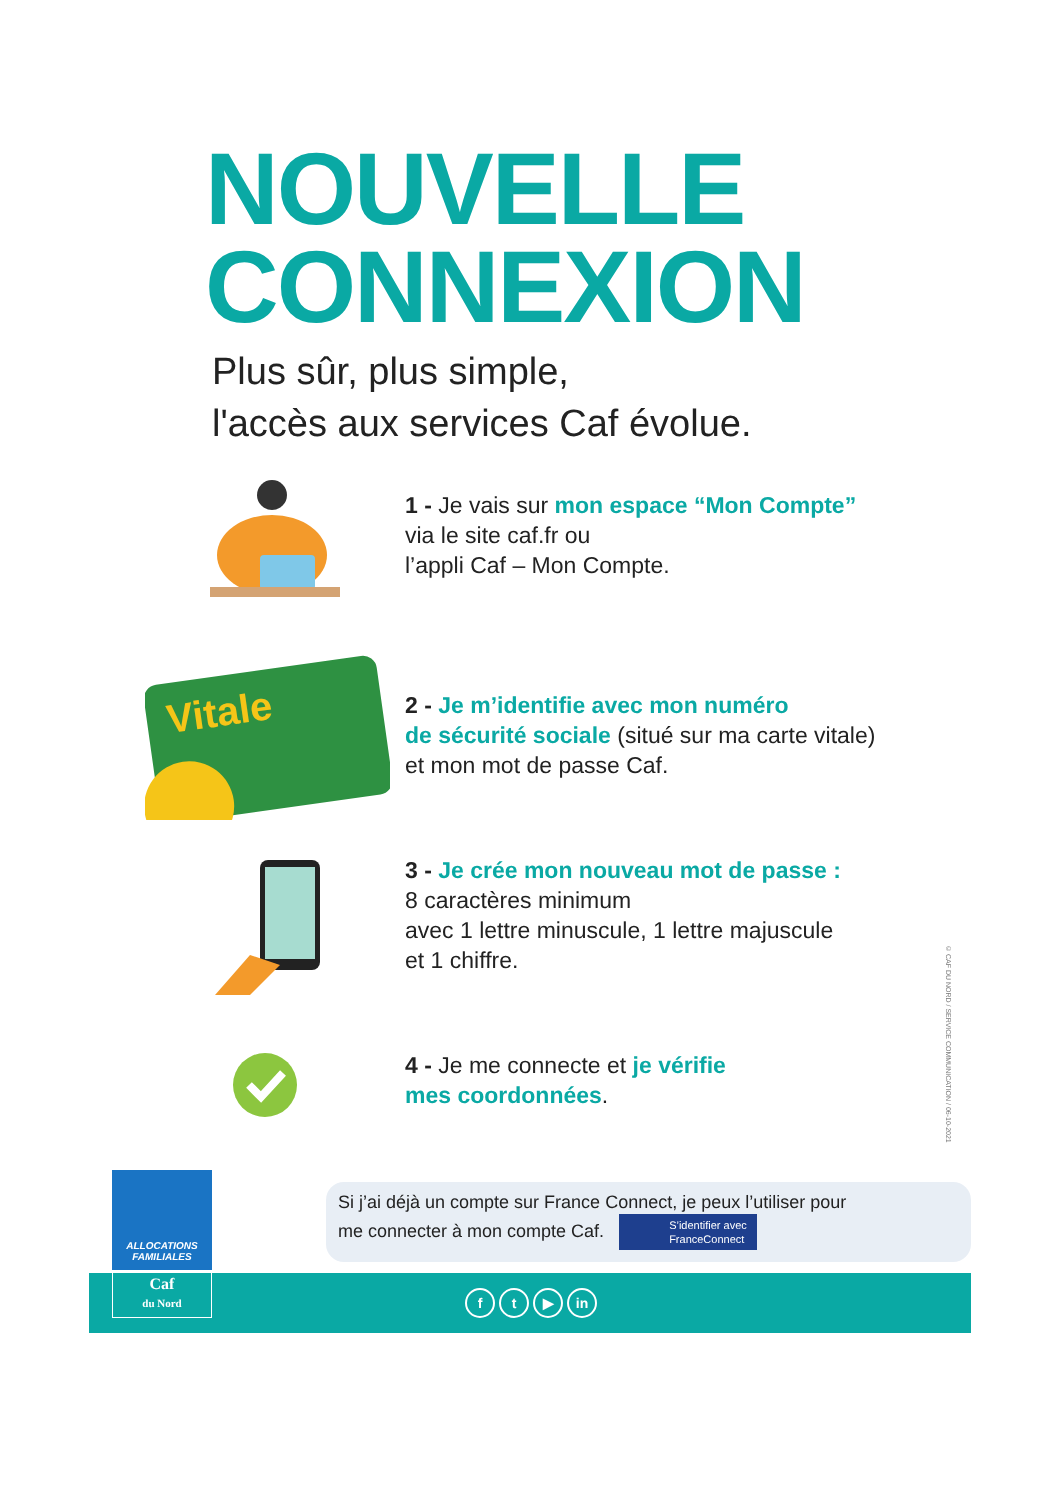NOUVELLE
CONNEXION
Plus sûr, plus simple,
l'accès aux services Caf évolue.
1 - Je vais sur mon espace “Mon Compte”
via le site caf.fr ou
l’appli Caf – Mon Compte.
Vitale
2 - Je m’identifie avec mon numéro
de sécurité sociale (situé sur ma carte vitale)
et mon mot de passe Caf.
3 - Je crée mon nouveau mot de passe :
8 caractères minimum
avec 1 lettre minuscule, 1 lettre majuscule
et 1 chiffre.
4 - Je me connecte et je vérifie
mes coordonnées.
© CAF DU NORD / SERVICE COMMUNICATION / 06-10-2021
Si j’ai déjà un compte sur France Connect, je peux l’utiliser pour
me connecter à mon compte Caf. S’identifier avec
FranceConnect
ALLOCATIONS
FAMILIALES
Caf
du Nord
ft ▶ in